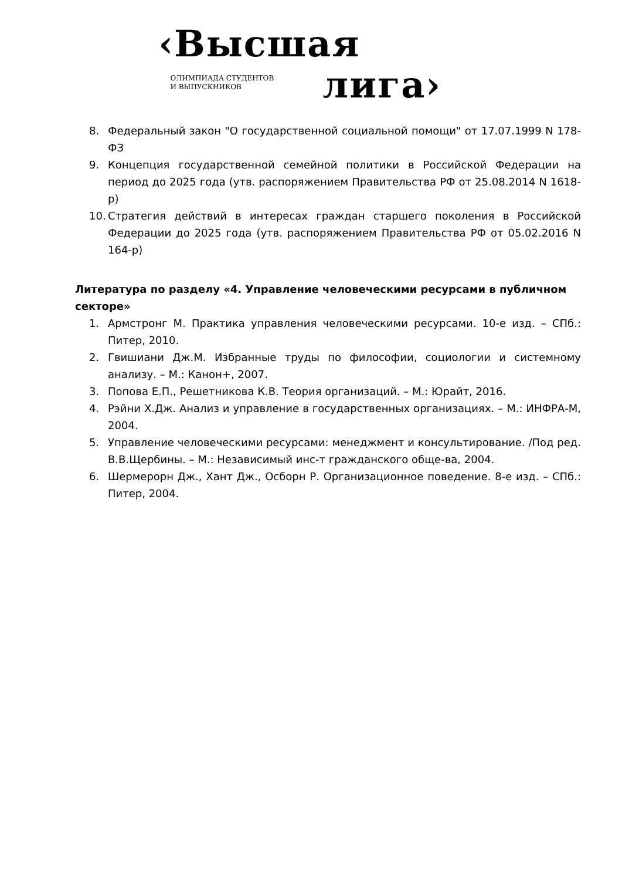‹Высшая
ОЛИМПИАДА СТУДЕНТОВ
И ВЫПУСКНИКОВ
лига›
8. Федеральный закон "О государственной социальной помощи" от 17.07.1999 N 178-ФЗ
9. Концепция государственной семейной политики в Российской Федерации на период до 2025 года (утв. распоряжением Правительства РФ от 25.08.2014 N 1618-р)
10. Стратегия действий в интересах граждан старшего поколения в Российской Федерации до 2025 года (утв. распоряжением Правительства РФ от 05.02.2016 N 164-р)
Литература по разделу «4. Управление человеческими ресурсами в публичном секторе»
1. Армстронг М. Практика управления человеческими ресурсами. 10-е изд. – СПб.: Питер, 2010.
2. Гвишиани Дж.М. Избранные труды по философии, социологии и системному анализу. – М.: Канон+, 2007.
3. Попова Е.П., Решетникова К.В. Теория организаций. – М.: Юрайт, 2016.
4. Рэйни Х.Дж. Анализ и управление в государственных организациях. – М.: ИНФРА-М, 2004.
5. Управление человеческими ресурсами: менеджмент и консультирование. /Под ред. В.В.Щербины. – М.: Независимый инс-т гражданского обще-ва, 2004.
6. Шермерорн Дж., Хант Дж., Осборн Р. Организационное поведение. 8-е изд. – СПб.: Питер, 2004.